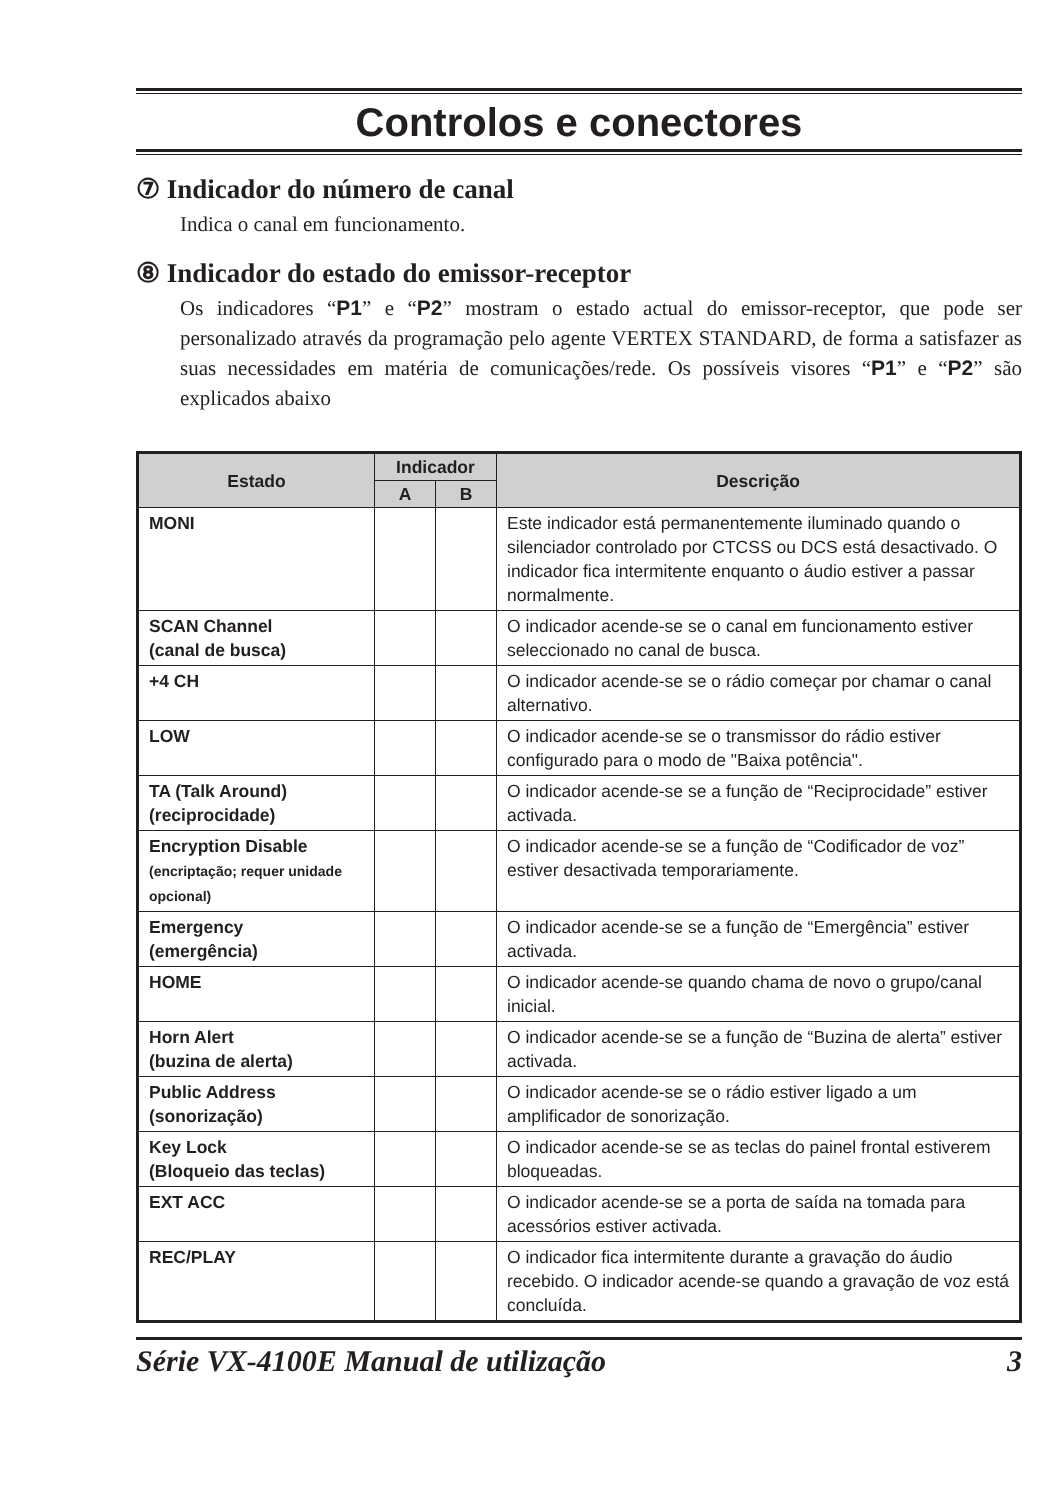Controlos e conectores
⑦ Indicador do número de canal
Indica o canal em funcionamento.
⑧ Indicador do estado do emissor-receptor
Os indicadores “P1” e “P2” mostram o estado actual do emissor-receptor, que pode ser personalizado através da programação pelo agente VERTEX STANDARD, de forma a satisfazer as suas necessidades em matéria de comunicações/rede. Os possíveis visores “P1” e “P2” são explicados abaixo
| Estado | Indicador | | Descrição |
| --- | --- | --- | --- |
| | A | B | |
| MONI | | | Este indicador está permanentemente iluminado quando o silenciador controlado por CTCSS ou DCS está desactivado. O indicador fica intermitente enquanto o áudio estiver a passar normalmente. |
| SCAN Channel (canal de busca) | | | O indicador acende-se se o canal em funcionamento estiver seleccionado no canal de busca. |
| +4 CH | | | O indicador acende-se se o rádio começar por chamar o canal alternativo. |
| LOW | | | O indicador acende-se se o transmissor do rádio estiver configurado para o modo de "Baixa potência". |
| TA (Talk Around) (reciprocidade) | | | O indicador acende-se se a função de “Reciprocidade” estiver activada. |
| Encryption Disable (encriptação; requer unidade opcional) | | | O indicador acende-se se a função de “Codificador de voz” estiver desactivada temporariamente. |
| Emergency (emergência) | | | O indicador acende-se se a função de “Emergência” estiver activada. |
| HOME | | | O indicador acende-se quando chama de novo o grupo/canal inicial. |
| Horn Alert (buzina de alerta) | | | O indicador acende-se se a função de “Buzina de alerta” estiver activada. |
| Public Address (sonorização) | | | O indicador acende-se se o rádio estiver ligado a um amplificador de sonorização. |
| Key Lock (Bloqueio das teclas) | | | O indicador acende-se se as teclas do painel frontal estiverem bloqueadas. |
| EXT ACC | | | O indicador acende-se se a porta de saída na tomada para acessórios estiver activada. |
| REC/PLAY | | | O indicador fica intermitente durante a gravação do áudio recebido. O indicador acende-se quando a gravação de voz está concluída. |
Série VX-4100E Manual de utilização 3